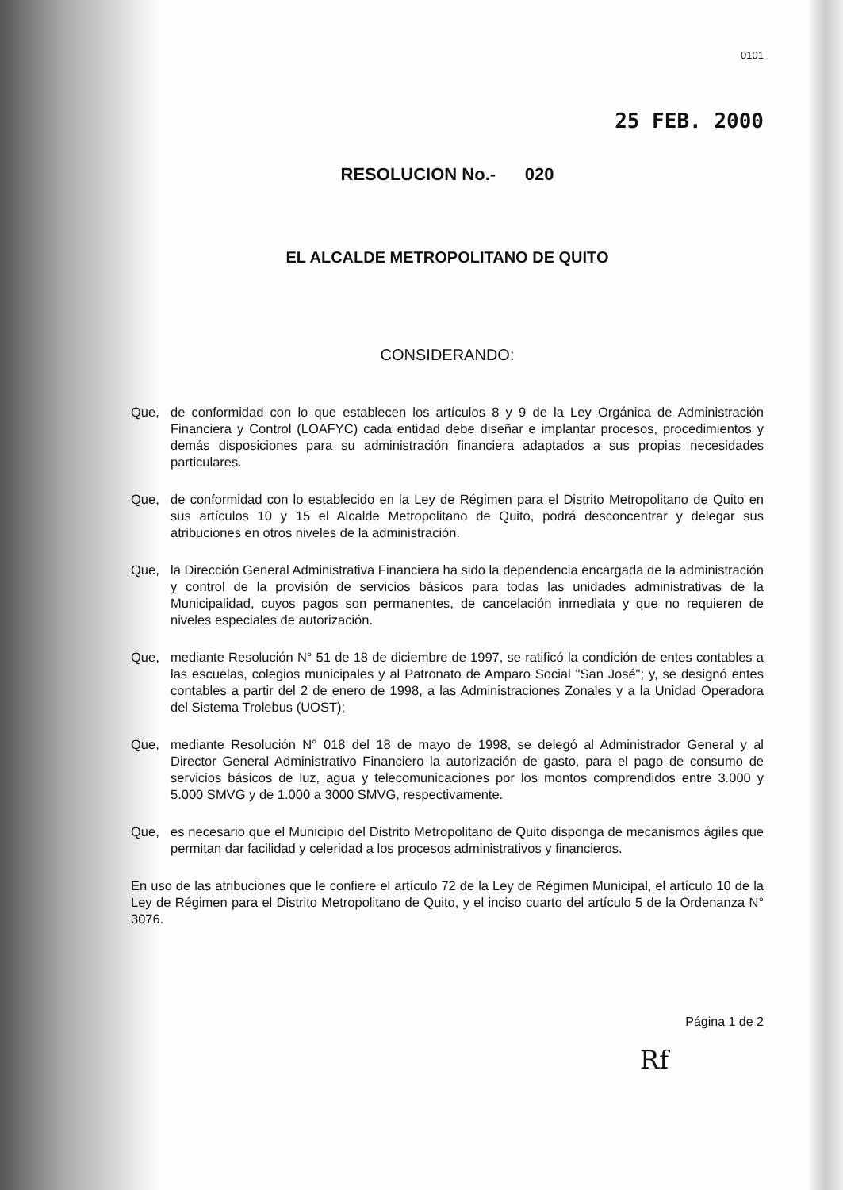0101
25 FEB. 2000
RESOLUCION No.- 020
EL ALCALDE METROPOLITANO DE QUITO
CONSIDERANDO:
Que, de conformidad con lo que establecen los artículos 8 y 9 de la Ley Orgánica de Administración Financiera y Control (LOAFYC) cada entidad debe diseñar e implantar procesos, procedimientos y demás disposiciones para su administración financiera adaptados a sus propias necesidades particulares.
Que, de conformidad con lo establecido en la Ley de Régimen para el Distrito Metropolitano de Quito en sus artículos 10 y 15 el Alcalde Metropolitano de Quito, podrá desconcentrar y delegar sus atribuciones en otros niveles de la administración.
Que, la Dirección General Administrativa Financiera ha sido la dependencia encargada de la administración y control de la provisión de servicios básicos para todas las unidades administrativas de la Municipalidad, cuyos pagos son permanentes, de cancelación inmediata y que no requieren de niveles especiales de autorización.
Que, mediante Resolución N° 51 de 18 de diciembre de 1997, se ratificó la condición de entes contables a las escuelas, colegios municipales y al Patronato de Amparo Social "San José"; y, se designó entes contables a partir del 2 de enero de 1998, a las Administraciones Zonales y a la Unidad Operadora del Sistema Trolebus (UOST);
Que, mediante Resolución N° 018 del 18 de mayo de 1998, se delegó al Administrador General y al Director General Administrativo Financiero la autorización de gasto, para el pago de consumo de servicios básicos de luz, agua y telecomunicaciones por los montos comprendidos entre 3.000 y 5.000 SMVG y de 1.000 a 3000 SMVG, respectivamente.
Que, es necesario que el Municipio del Distrito Metropolitano de Quito disponga de mecanismos ágiles que permitan dar facilidad y celeridad a los procesos administrativos y financieros.
En uso de las atribuciones que le confiere el artículo 72 de la Ley de Régimen Municipal, el artículo 10 de la Ley de Régimen para el Distrito Metropolitano de Quito, y el inciso cuarto del artículo 5 de la Ordenanza N° 3076.
Página 1 de 2
Rf